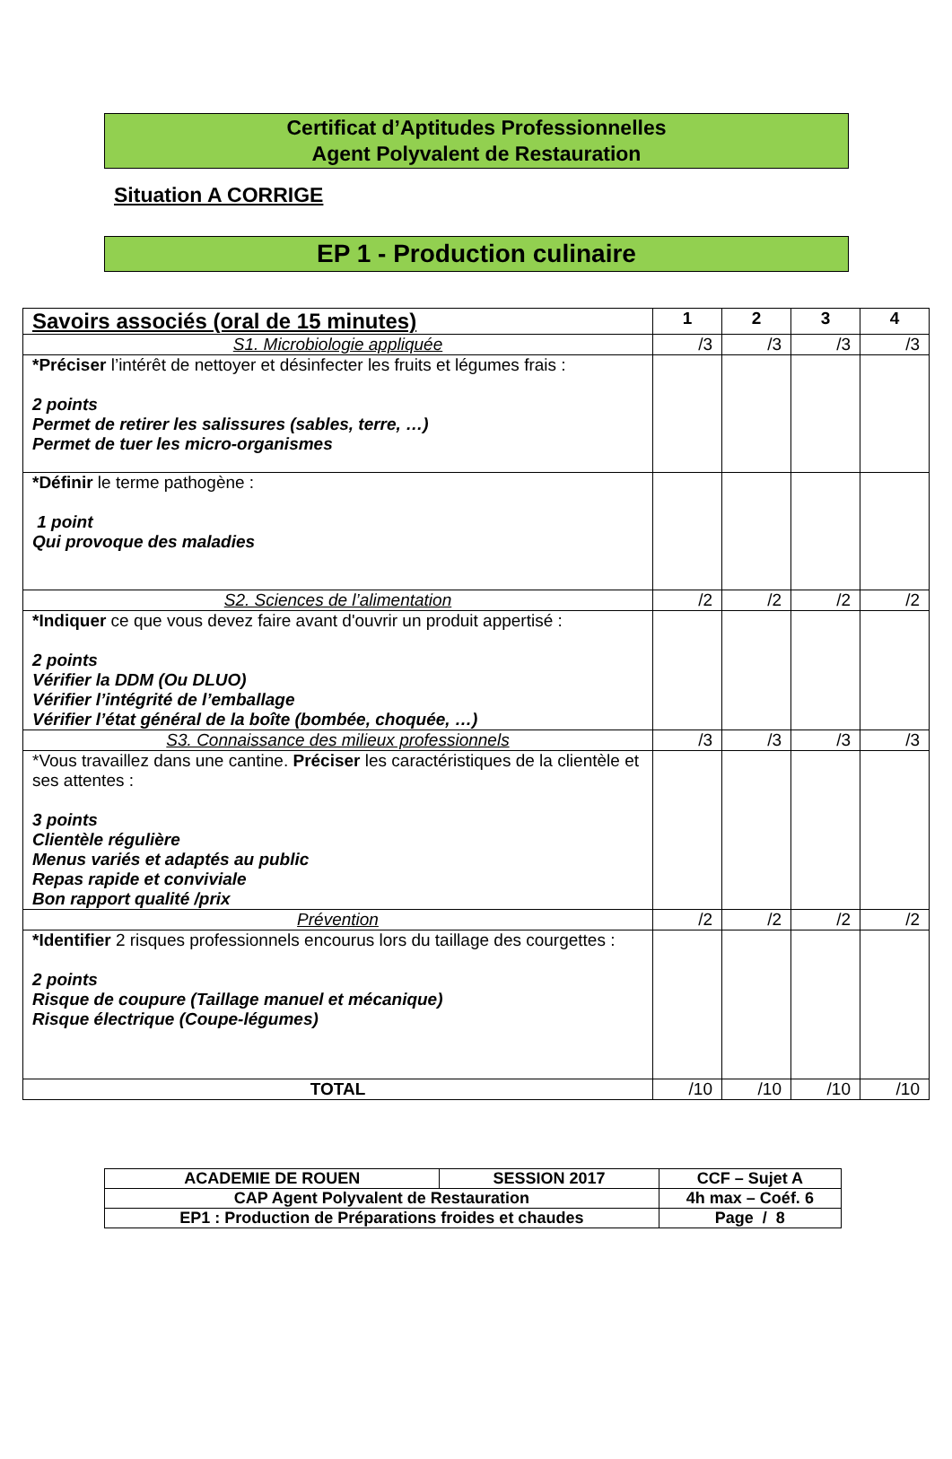Certificat d’Aptitudes Professionnelles
Agent Polyvalent de Restauration
Situation A CORRIGE
EP 1 - Production culinaire
| Savoirs associés (oral de 15 minutes) | 1 | 2 | 3 | 4 |
| --- | --- | --- | --- | --- |
| S1. Microbiologie appliquée | /3 | /3 | /3 | /3 |
| *Préciser l’intérêt de nettoyer et désinfecter les fruits et légumes frais : 2 points Permet de retirer les salissures (sables, terre, …) Permet de tuer les micro-organismes | | | | |
| *Définir le terme pathogène : 1 point Qui provoque des maladies | | | | |
| S2. Sciences de l’alimentation | /2 | /2 | /2 | /2 |
| *Indiquer ce que vous devez faire avant d'ouvrir un produit appertisé : 2 points Vérifier la DDM (Ou DLUO) Vérifier l’intégrité de l’emballage Vérifier l’état général de la boîte (bombée, choquée, …) | | | | |
| S3. Connaissance des milieux professionnels | /3 | /3 | /3 | /3 |
| *Vous travaillez dans une cantine. Préciser les caractéristiques de la clientèle et ses attentes : 3 points Clientèle régulière Menus variés et adaptés au public Repas rapide et conviviale Bon rapport qualité /prix | | | | |
| Prévention | /2 | /2 | /2 | /2 |
| *Identifier 2 risques professionnels encourus lors du taillage des courgettes : 2 points Risque de coupure (Taillage manuel et mécanique) Risque électrique (Coupe-légumes) | | | | |
| TOTAL | /10 | /10 | /10 | /10 |
| ACADEMIE DE ROUEN | SESSION 2017 | CCF – Sujet A |
| CAP Agent Polyvalent de Restauration | | 4h max – Coéf. 6 |
| EP1 : Production de Préparations froides et chaudes | | Page / 8 |